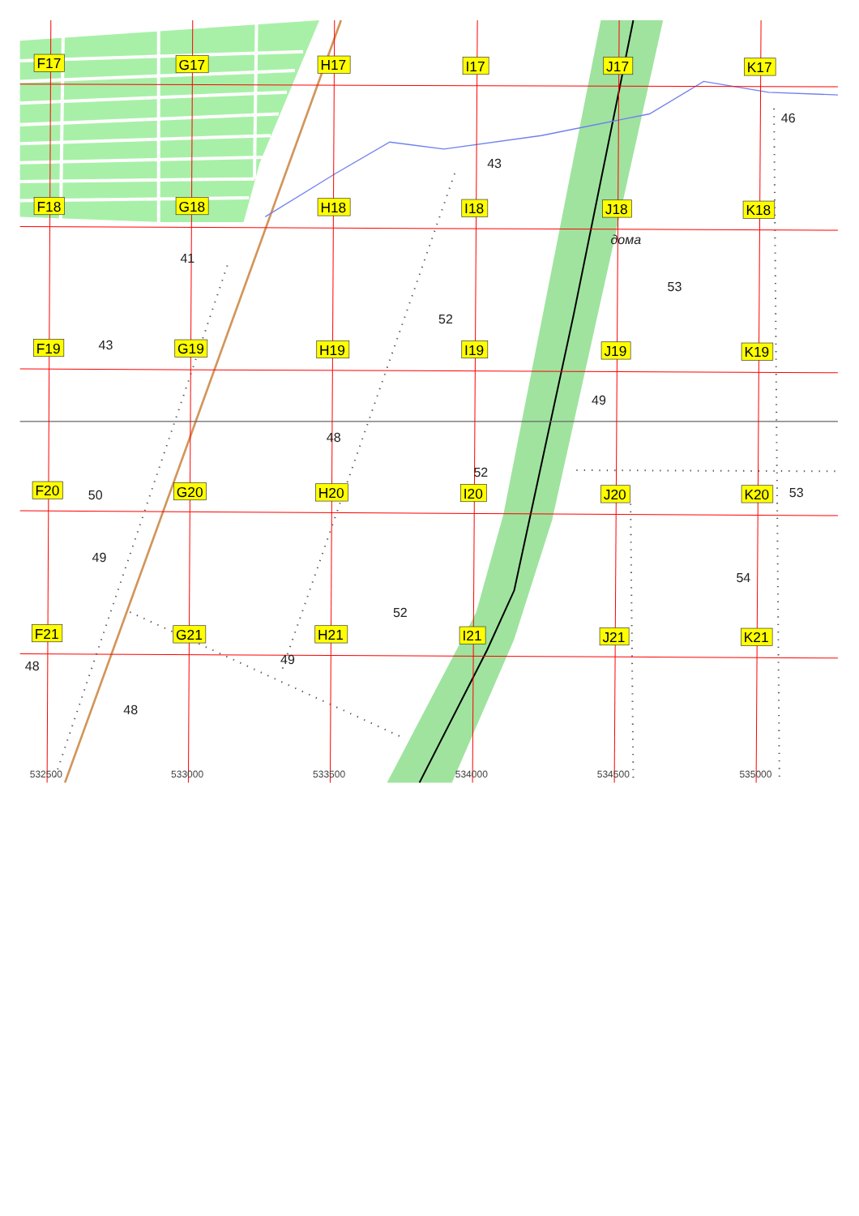F17
G17
H17
I17
J17
K17
46
43
F18
G18
H18
I18
J18
K18
дома
41
53
52
43
F19
G19
H19
I19
J19
K19
49
48
52
F20
50
G20
H20
I20
J20
K20
53
49
54
52
F21
G21
H21
I21
J21
K21
48
49
48
532500
533000
533500
534000
534500
535000